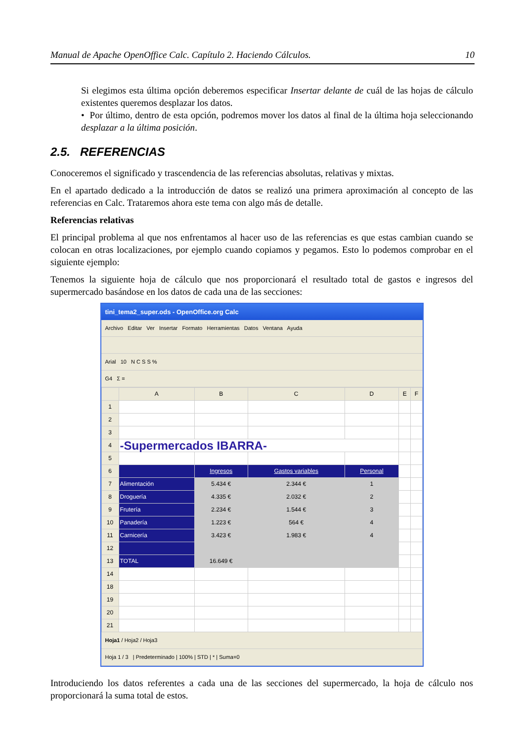Manual de Apache OpenOffice Calc. Capítulo 2. Haciendo Cálculos. 10
Si elegimos esta última opción deberemos especificar Insertar delante de cuál de las hojas de cálculo existentes queremos desplazar los datos.
• Por último, dentro de esta opción, podremos mover los datos al final de la última hoja seleccionando desplazar a la última posición.
2.5. REFERENCIAS
Conoceremos el significado y trascendencia de las referencias absolutas, relativas y mixtas.
En el apartado dedicado a la introducción de datos se realizó una primera aproximación al concepto de las referencias en Calc. Trataremos ahora este tema con algo más de detalle.
Referencias relativas
El principal problema al que nos enfrentamos al hacer uso de las referencias es que estas cambian cuando se colocan en otras localizaciones, por ejemplo cuando copiamos y pegamos. Esto lo podemos comprobar en el siguiente ejemplo:
Tenemos la siguiente hoja de cálculo que nos proporcionará el resultado total de gastos e ingresos del supermercado basándose en los datos de cada una de las secciones:
tini_tema2_super.ods - OpenOffice.org Calc
Archivo Editar Ver Insertar Formato Herramientas Datos Ventana Ayuda
Arial 10 N C S S %
G4 Σ =
| | A | B | C | D | E | F |
| --- | --- | --- | --- | --- | --- | --- |
| 1 | | | | | | |
| 2 | | | | | | |
| 3 | | | | | | |
| 4 | -Supermercados IBARRA- | | | | | |
| 5 | | | | | | |
| 6 | | Ingresos | Gastos variables | Personal | | |
| 7 | Alimentación | 5.434 € | 2.344 € | 1 | | |
| 8 | Droguería | 4.335 € | 2.032 € | 2 | | |
| 9 | Frutería | 2.234 € | 1.544 € | 3 | | |
| 10 | Panadería | 1.223 € | 564 € | 4 | | |
| 11 | Carnicería | 3.423 € | 1.983 € | 4 | | |
| 12 | | | | | | |
| 13 | TOTAL | 16.649 € | | | | |
| 14 | | | | | | |
| 18 | | | | | | |
| 19 | | | | | | |
| 20 | | | | | | |
| 21 | | | | | | |
Hoja1 / Hoja2 / Hoja3
Hoja 1 / 3 | Predeterminado | 100% | STD | * | Suma=0
Introduciendo los datos referentes a cada una de las secciones del supermercado, la hoja de cálculo nos proporcionará la suma total de estos.